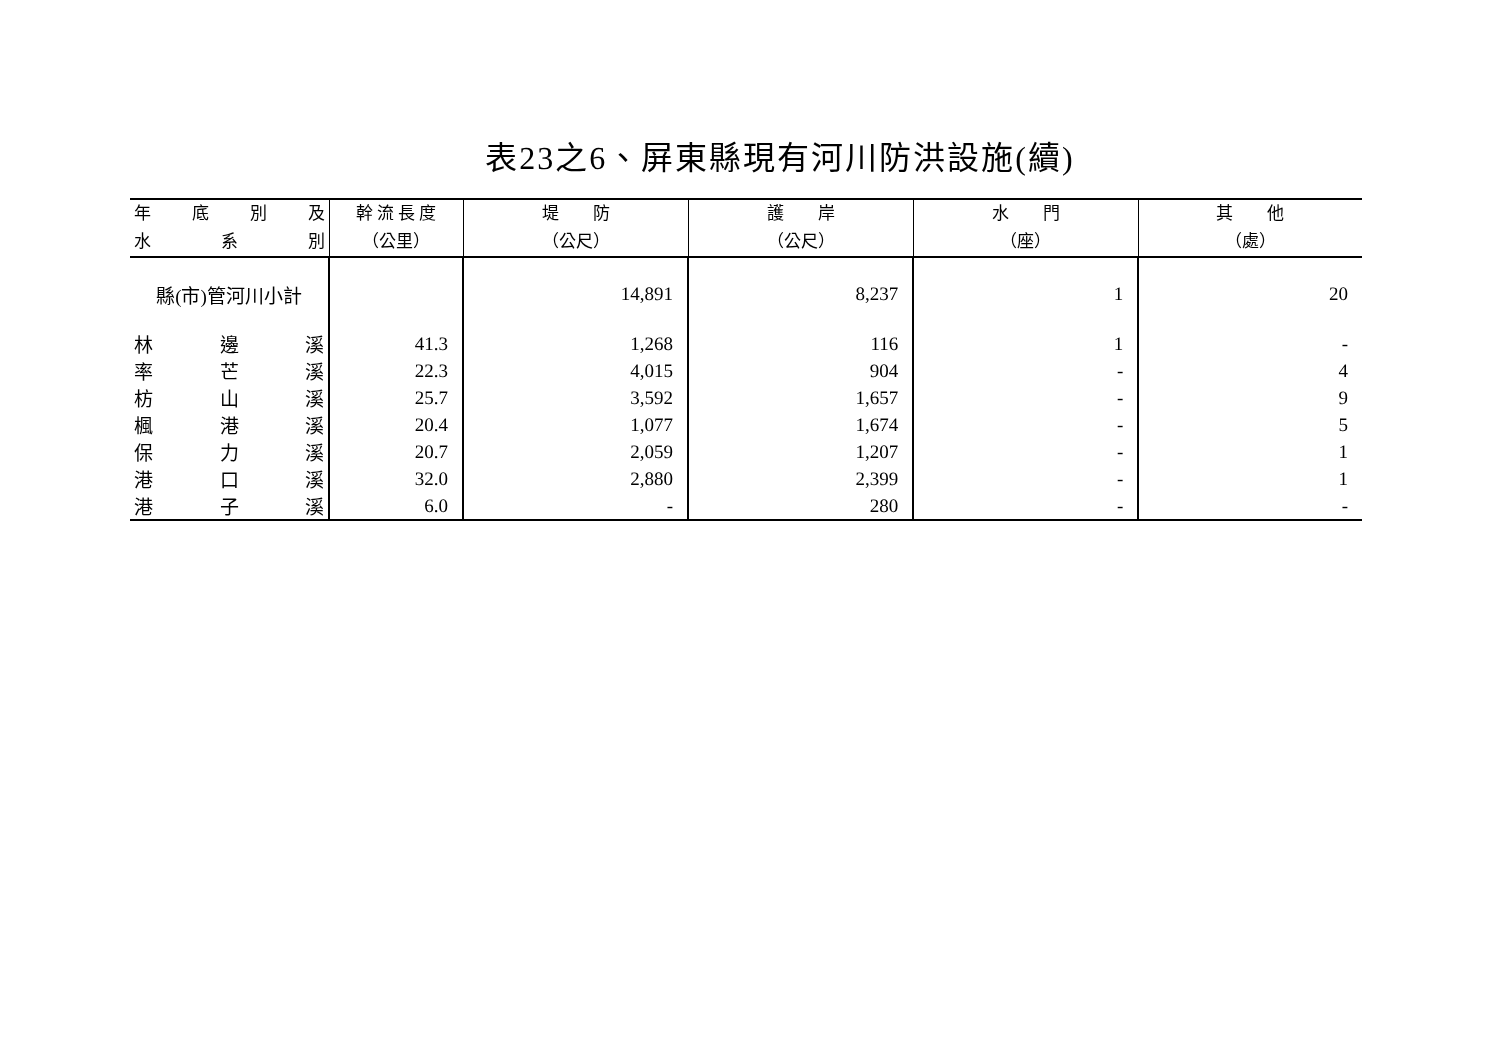表23之6、屏東縣現有河川防洪設施(續)
| 年 底 別 及 水 系 別 | 幹 流 長 度 （公里） | 堤 防 （公尺） | 護 岸 （公尺） | 水 門 （座） | 其 他 （處） |
| --- | --- | --- | --- | --- | --- |
| 縣(市)管河川小計 | | 14,891 | 8,237 | 1 | 20 |
| 林 邊 溪 | 41.3 | 1,268 | 116 | 1 | - |
| 率 芒 溪 | 22.3 | 4,015 | 904 | - | 4 |
| 枋 山 溪 | 25.7 | 3,592 | 1,657 | - | 9 |
| 楓 港 溪 | 20.4 | 1,077 | 1,674 | - | 5 |
| 保 力 溪 | 20.7 | 2,059 | 1,207 | - | 1 |
| 港 口 溪 | 32.0 | 2,880 | 2,399 | - | 1 |
| 港 子 溪 | 6.0 | - | 280 | - | - |